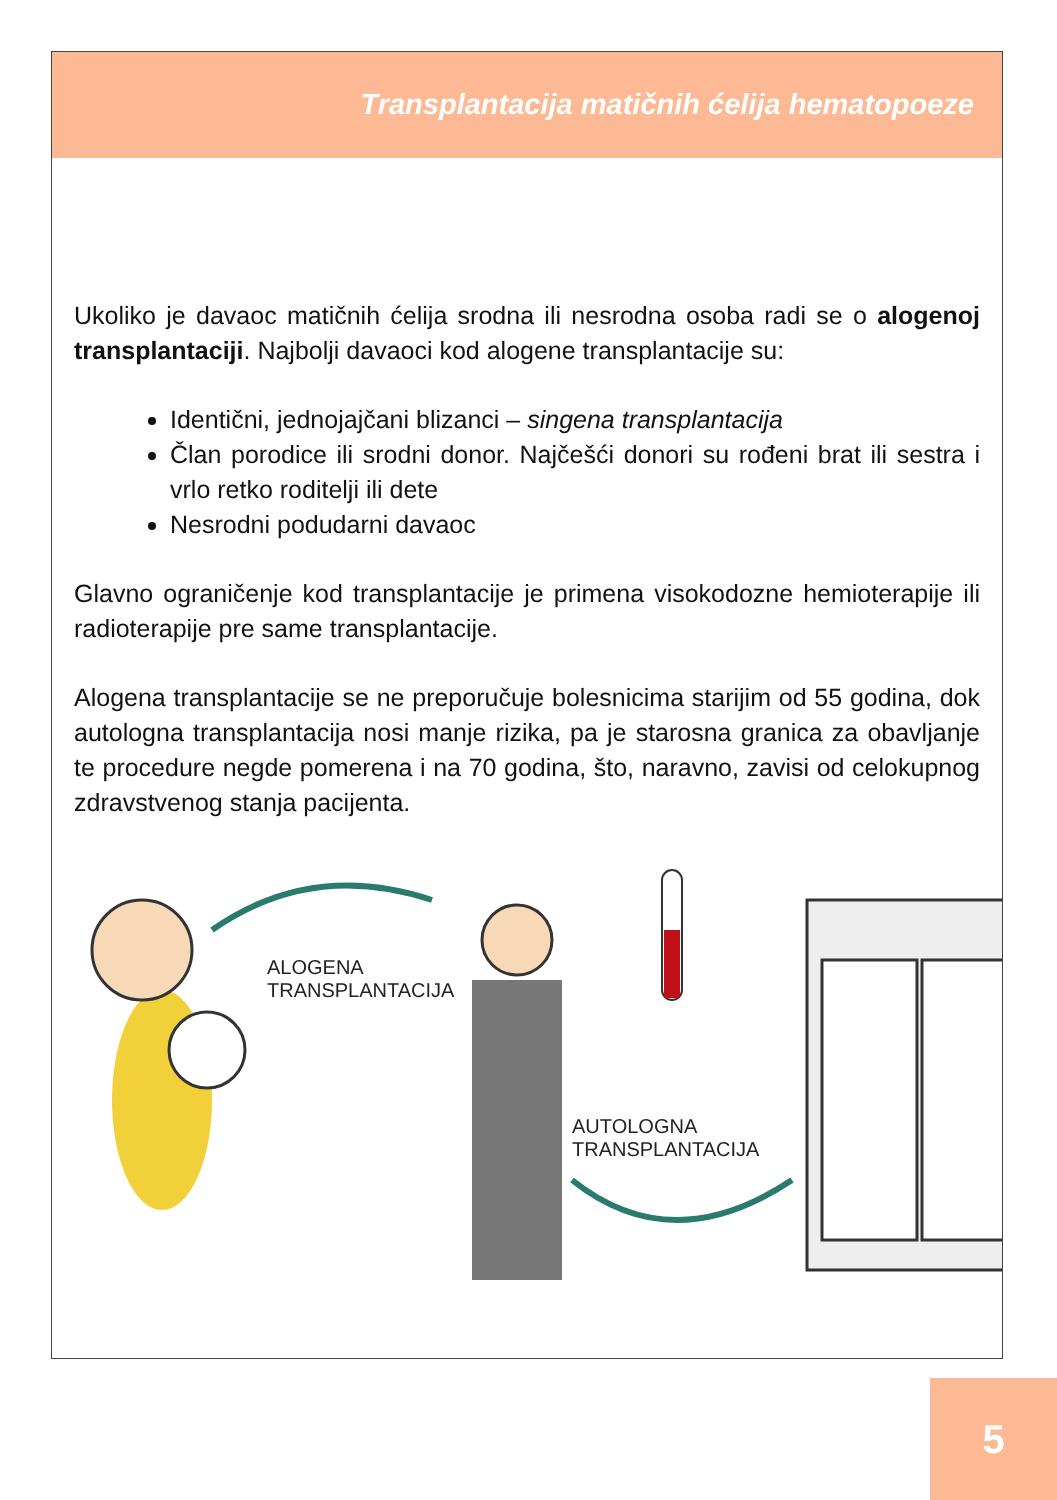Transplantacija matičnih ćelija hematopoeze
Ukoliko je davaoc matičnih ćelija srodna ili nesrodna osoba radi se o alogenoj transplantaciji. Najbolji davaoci kod alogene transplantacije su:
Identični, jednojajčani blizanci – singena transplantacija
Član porodice ili srodni donor. Najčešći donori su rođeni brat ili sestra i vrlo retko roditelji ili dete
Nesrodni podudarni davaoc
Glavno ograničenje kod transplantacije je primena visokodozne hemioterapije ili radioterapije pre same transplantacije.
Alogena transplantacije se ne preporučuje bolesnicima starijim od 55 godina, dok autologna transplantacija nosi manje rizika, pa je starosna granica za obavljanje te procedure negde pomerena i na 70 godina, što, naravno, zavisi od celokupnog zdravstvenog stanja pacijenta.
ALOGENA
TRANSPLANTACIJA
AUTOLOGNA
TRANSPLANTACIJA
5